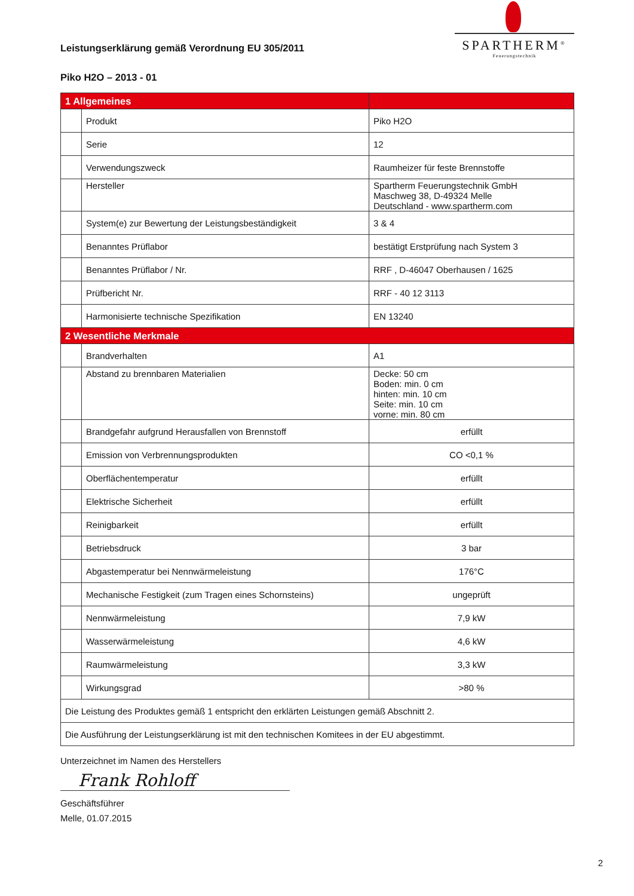Leistungserklärung gemäß Verordnung EU 305/2011
SPARTHERM<sup>®</sup>
Feuerungstechnik
Piko H2O – 2013 - 01
| 1 Allgemeines | | |
| | Produkt | Piko H2O |
| | Serie | 12 |
| | Verwendungszweck | Raumheizer für feste Brennstoffe |
| | Hersteller | Spartherm Feuerungstechnik GmbH Maschweg 38, D-49324 Melle Deutschland - www.spartherm.com |
| | System(e) zur Bewertung der Leistungsbeständigkeit | 3 & 4 |
| | Benanntes Prüflabor | bestätigt Erstprüfung nach System 3 |
| | Benanntes Prüflabor / Nr. | RRF , D-46047 Oberhausen / 1625 |
| | Prüfbericht Nr. | RRF - 40 12 3113 |
| | Harmonisierte technische Spezifikation | EN 13240 |
| 2 Wesentliche Merkmale | | |
| | Brandverhalten | A1 |
| | Abstand zu brennbaren Materialien | Decke: 50 cm Boden: min. 0 cm hinten: min. 10 cm Seite: min. 10 cm vorne: min. 80 cm |
| | Brandgefahr aufgrund Herausfallen von Brennstoff | erfüllt |
| | Emission von Verbrennungsprodukten | CO <0,1 % |
| | Oberflächentemperatur | erfüllt |
| | Elektrische Sicherheit | erfüllt |
| | Reinigbarkeit | erfüllt |
| | Betriebsdruck | 3 bar |
| | Abgastemperatur bei Nennwärmeleistung | 176°C |
| | Mechanische Festigkeit (zum Tragen eines Schornsteins) | ungeprüft |
| | Nennwärmeleistung | 7,9 kW |
| | Wasserwärmeleistung | 4,6 kW |
| | Raumwärmeleistung | 3,3 kW |
| | Wirkungsgrad | >80 % |
| Die Leistung des Produktes gemäß 1 entspricht den erklärten Leistungen gemäß Abschnitt 2. | | |
| Die Ausführung der Leistungserklärung ist mit den technischen Komitees in der EU abgestimmt. | | |
Unterzeichnet im Namen des Herstellers
Frank Rohloff
Geschäftsführer
Melle, 01.07.2015
2